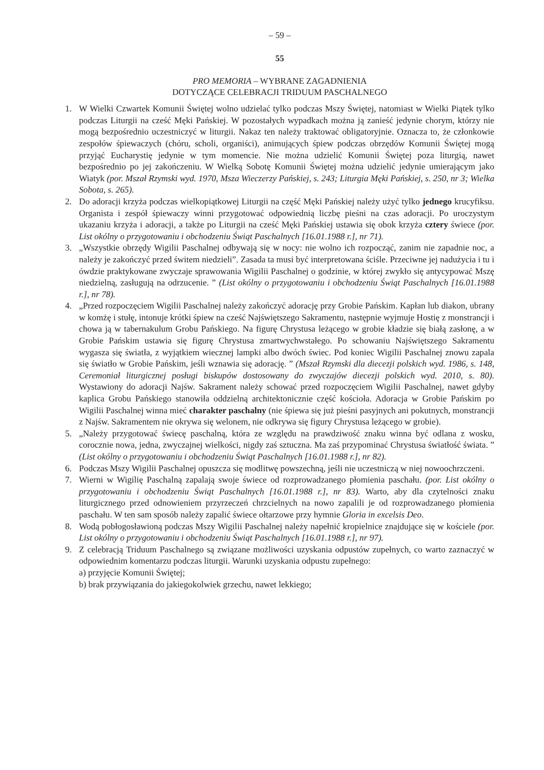– 59 –
55
PRO MEMORIA – WYBRANE ZAGADNIENIA
DOTYCZĄCE CELEBRACJI TRIDUUM PASCHALNEGO
1. W Wielki Czwartek Komunii Świętej wolno udzielać tylko podczas Mszy Świętej, natomiast w Wielki Piątek tylko podczas Liturgii na cześć Męki Pańskiej. W pozostałych wypadkach można ją zanieść jedynie chorym, którzy nie mogą bezpośrednio uczestniczyć w liturgii. Nakaz ten należy traktować obligatoryjnie. Oznacza to, że członkowie zespołów śpiewaczych (chóru, scholi, organiści), animujących śpiew podczas obrzędów Komunii Świętej mogą przyjąć Eucharystię jedynie w tym momencie. Nie można udzielić Komunii Świętej poza liturgią, nawet bezpośrednio po jej zakończeniu. W Wielką Sobotę Komunii Świętej można udzielić jedynie umierającym jako Wiatyk (por. Mszał Rzymski wyd. 1970, Msza Wieczerzy Pańskiej, s. 243; Liturgia Męki Pańskiej, s. 250, nr 3; Wielka Sobota, s. 265).
2. Do adoracji krzyża podczas wielkopiątkowej Liturgii na część Męki Pańskiej należy użyć tylko jednego krucyfiksu. Organista i zespół śpiewaczy winni przygotować odpowiednią liczbę pieśni na czas adoracji. Po uroczystym ukazaniu krzyża i adoracji, a także po Liturgii na cześć Męki Pańskiej ustawia się obok krzyża cztery świece (por. List okólny o przygotowaniu i obchodzeniu Świąt Paschalnych [16.01.1988 r.], nr 71).
3. „Wszystkie obrzędy Wigilii Paschalnej odbywają się w nocy: nie wolno ich rozpocząć, zanim nie zapadnie noc, a należy je zakończyć przed świtem niedzieli”. Zasada ta musi być interpretowana ściśle. Przeciwne jej nadużycia i tu i ówdzie praktykowane zwyczaje sprawowania Wigilii Paschalnej o godzinie, w której zwykło się antycypować Mszę niedzielną, zasługują na odrzucenie. ” (List okólny o przygotowaniu i obchodzeniu Świąt Paschalnych [16.01.1988 r.], nr 78).
4. „Przed rozpoczęciem Wigilii Paschalnej należy zakończyć adorację przy Grobie Pańskim. Kapłan lub diakon, ubrany w komżę i stułę, intonuje krótki śpiew na cześć Najświętszego Sakramentu, następnie wyjmuje Hostię z monstrancji i chowa ją w tabernakulum Grobu Pańskiego. Na figurę Chrystusa leżącego w grobie kładzie się białą zasłonę, a w Grobie Pańskim ustawia się figurę Chrystusa zmartwychwstałego. Po schowaniu Najświętszego Sakramentu wygasza się światła, z wyjątkiem wiecznej lampki albo dwóch świec. Pod koniec Wigilii Paschalnej znowu zapala się światło w Grobie Pańskim, jeśli wznawia się adorację. ” (Mszał Rzymski dla diecezji polskich wyd. 1986, s. 148, Ceremoniał liturgicznej posługi biskupów dostosowany do zwyczajów diecezji polskich wyd. 2010, s. 80). Wystawiony do adoracji Najśw. Sakrament należy schować przed rozpoczęciem Wigilii Paschalnej, nawet gdyby kaplica Grobu Pańskiego stanowiła oddzielną architektonicznie część kościoła. Adoracja w Grobie Pańskim po Wigilii Paschalnej winna mieć charakter paschalny (nie śpiewa się już pieśni pasyjnych ani pokutnych, monstrancji z Najśw. Sakramentem nie okrywa się welonem, nie odkrywa się figury Chrystusa leżącego w grobie).
5. „Należy przygotować świecę paschalną, która ze względu na prawdziwość znaku winna być odlana z wosku, corocznie nowa, jedna, zwyczajnej wielkości, nigdy zaś sztuczna. Ma zaś przypominać Chrystusa światłość świata. ” (List okólny o przygotowaniu i obchodzeniu Świąt Paschalnych [16.01.1988 r.], nr 82).
6. Podczas Mszy Wigilii Paschalnej opuszcza się modlitwę powszechną, jeśli nie uczestniczą w niej nowoochrzczeni.
7. Wierni w Wigilię Paschalną zapalają swoje świece od rozprowadzanego płomienia paschału. (por. List okólny o przygotowaniu i obchodzeniu Świąt Paschalnych [16.01.1988 r.], nr 83). Warto, aby dla czytelności znaku liturgicznego przed odnowieniem przyrzeczeń chrzcielnych na nowo zapalili je od rozprowadzanego płomienia paschału. W ten sam sposób należy zapalić świece ołtarzowe przy hymnie Gloria in excelsis Deo.
8. Wodą pobłogosławioną podczas Mszy Wigilii Paschalnej należy napełnić kropielnice znajdujące się w kościele (por. List okólny o przygotowaniu i obchodzeniu Świąt Paschalnych [16.01.1988 r.], nr 97).
9. Z celebracją Triduum Paschalnego są związane możliwości uzyskania odpustów zupełnych, co warto zaznaczyć w odpowiednim komentarzu podczas liturgii. Warunki uzyskania odpustu zupełnego:
a) przyjęcie Komunii Świętej;
b) brak przywiązania do jakiegokolwiek grzechu, nawet lekkiego;